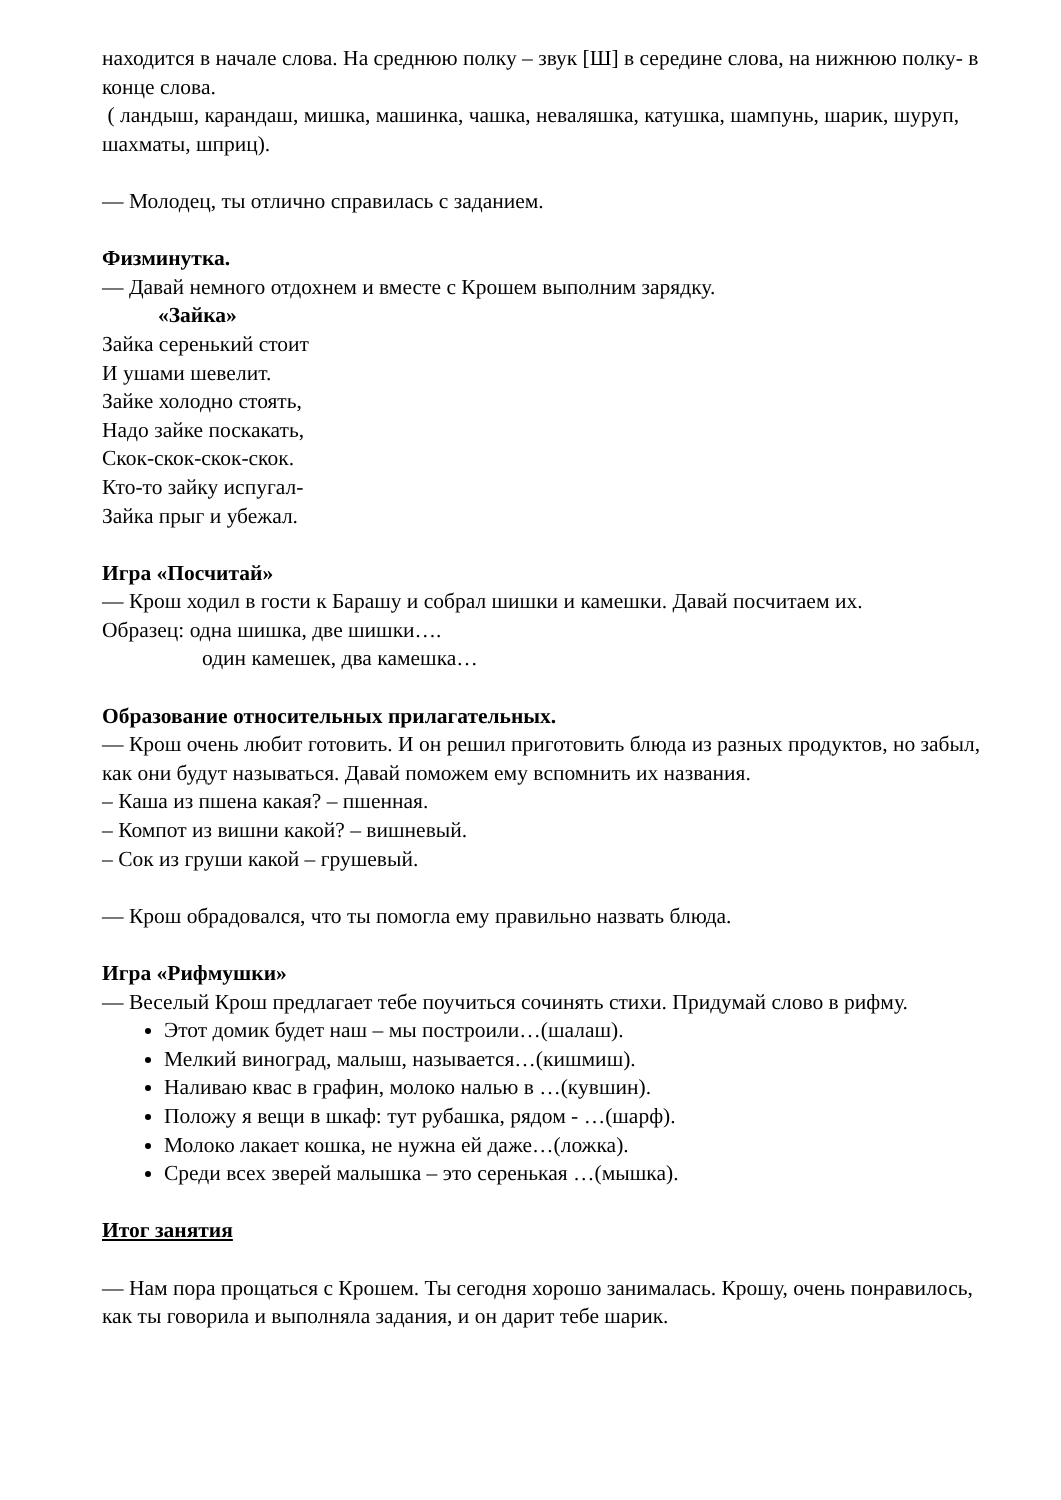находится в начале слова. На среднюю полку – звук [Ш] в середине слова, на нижнюю полку- в конце слова.
( ландыш, карандаш, мишка, машинка, чашка, неваляшка, катушка, шампунь, шарик, шуруп, шахматы, шприц).
— Молодец, ты отлично справилась с заданием.
Физминутка.
— Давай немного отдохнем и вместе с Крошем выполним зарядку.
«Зайка»
Зайка серенький стоит
И ушами шевелит.
Зайке холодно стоять,
Надо зайке поскакать,
Скок-скок-скок-скок.
Кто-то зайку испугал-
Зайка прыг и убежал.
Игра «Посчитай»
— Крош ходил в гости к Барашу и собрал шишки и камешки. Давай посчитаем их.
Образец: одна шишка, две шишки….
один камешек, два камешка…
Образование относительных прилагательных.
— Крош очень любит готовить. И он решил приготовить блюда из разных продуктов, но забыл, как они будут называться. Давай поможем ему вспомнить их названия.
– Каша из пшена какая? – пшенная.
– Компот из вишни какой? – вишневый.
– Сок из груши какой – грушевый.
— Крош обрадовался, что ты помогла ему правильно назвать блюда.
Игра «Рифмушки»
— Веселый Крош предлагает тебе поучиться сочинять стихи. Придумай слово в рифму.
Этот домик будет наш – мы построили…(шалаш).
Мелкий виноград, малыш, называется…(кишмиш).
Наливаю квас в графин, молоко налью в …(кувшин).
Положу я вещи в шкаф: тут рубашка, рядом - …(шарф).
Молоко лакает кошка, не нужна ей даже…(ложка).
Среди всех зверей малышка – это серенькая …(мышка).
Итог занятия
— Нам пора прощаться с Крошем. Ты сегодня хорошо занималась. Крошу, очень понравилось, как ты говорила и выполняла задания, и он дарит тебе шарик.